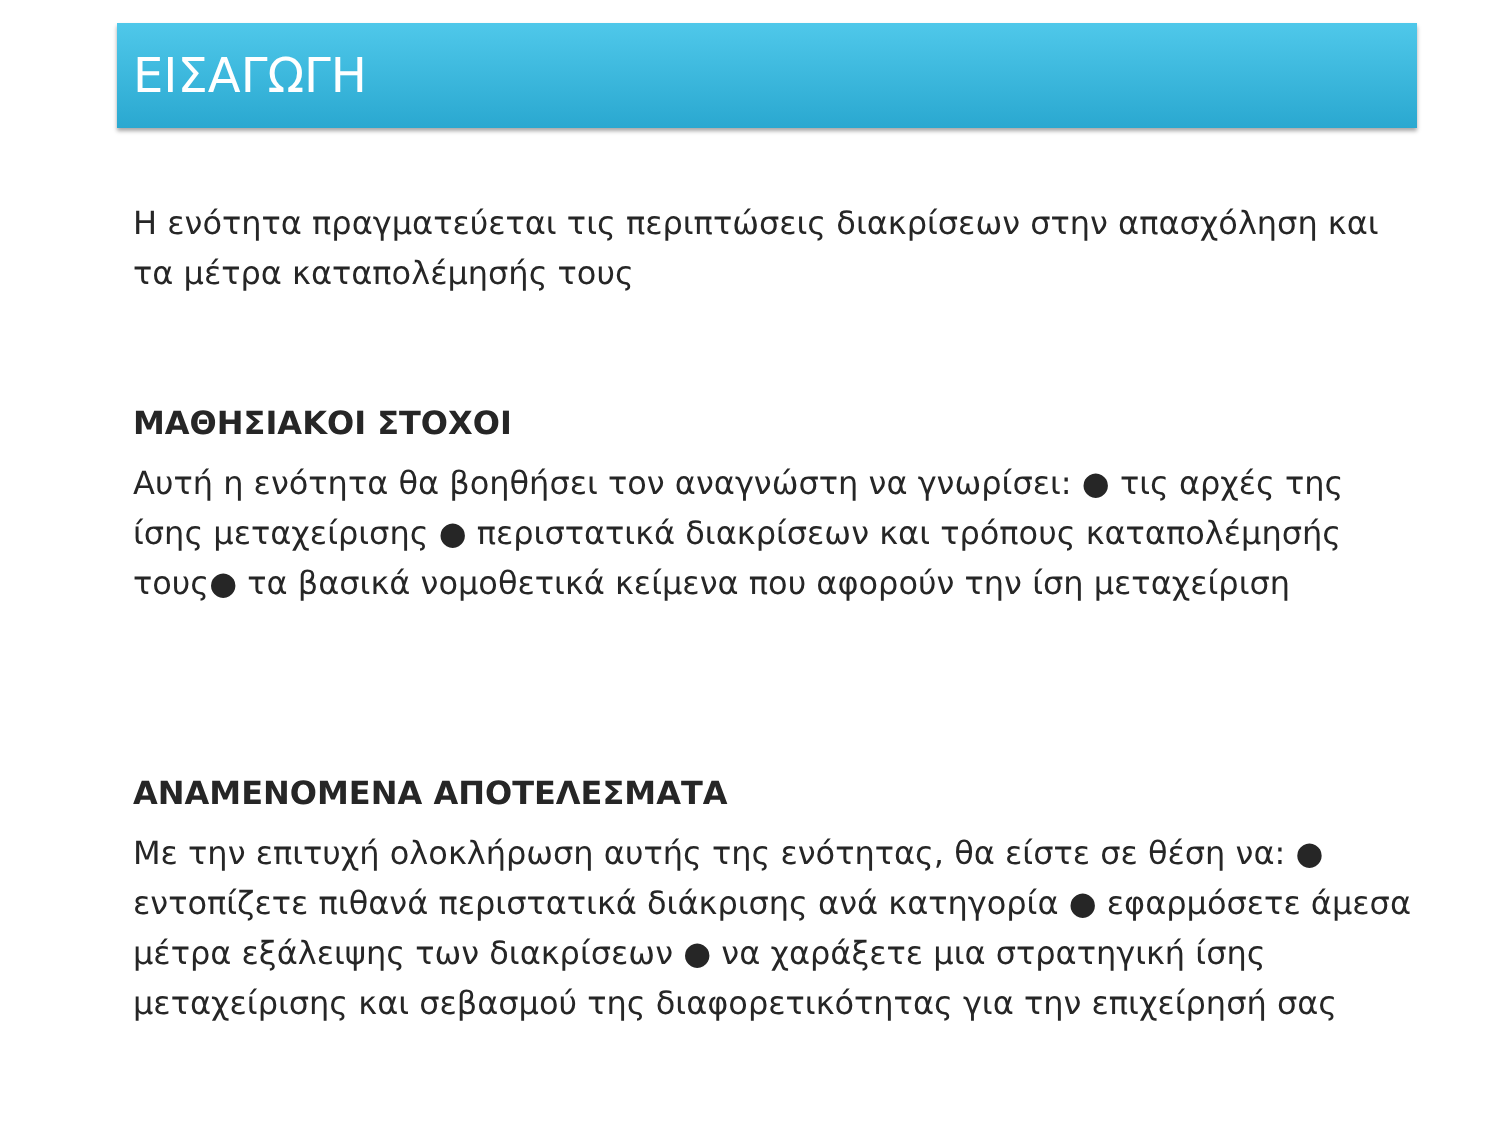ΕΙΣΑΓΩΓΗ
Η ενότητα πραγματεύεται τις περιπτώσεις διακρίσεων στην απασχόληση και τα μέτρα καταπολέμησής τους
ΜΑΘΗΣΙΑΚΟΙ ΣΤΟΧΟΙ
Αυτή η ενότητα θα βοηθήσει τον αναγνώστη να γνωρίσει: ● τις αρχές της ίσης μεταχείρισης ● περιστατικά διακρίσεων και τρόπους καταπολέμησής τους● τα βασικά νομοθετικά κείμενα που αφορούν την ίση μεταχείριση
ΑΝΑΜΕΝΟΜΕΝΑ ΑΠΟΤΕΛΕΣΜΑΤΑ
Με την επιτυχή ολοκλήρωση αυτής της ενότητας, θα είστε σε θέση να: ● εντοπίζετε πιθανά περιστατικά διάκρισης ανά κατηγορία ● εφαρμόσετε άμεσα μέτρα εξάλειψης των διακρίσεων ● να χαράξετε μια στρατηγική ίσης μεταχείρισης και σεβασμού της διαφορετικότητας για την επιχείρησή σας